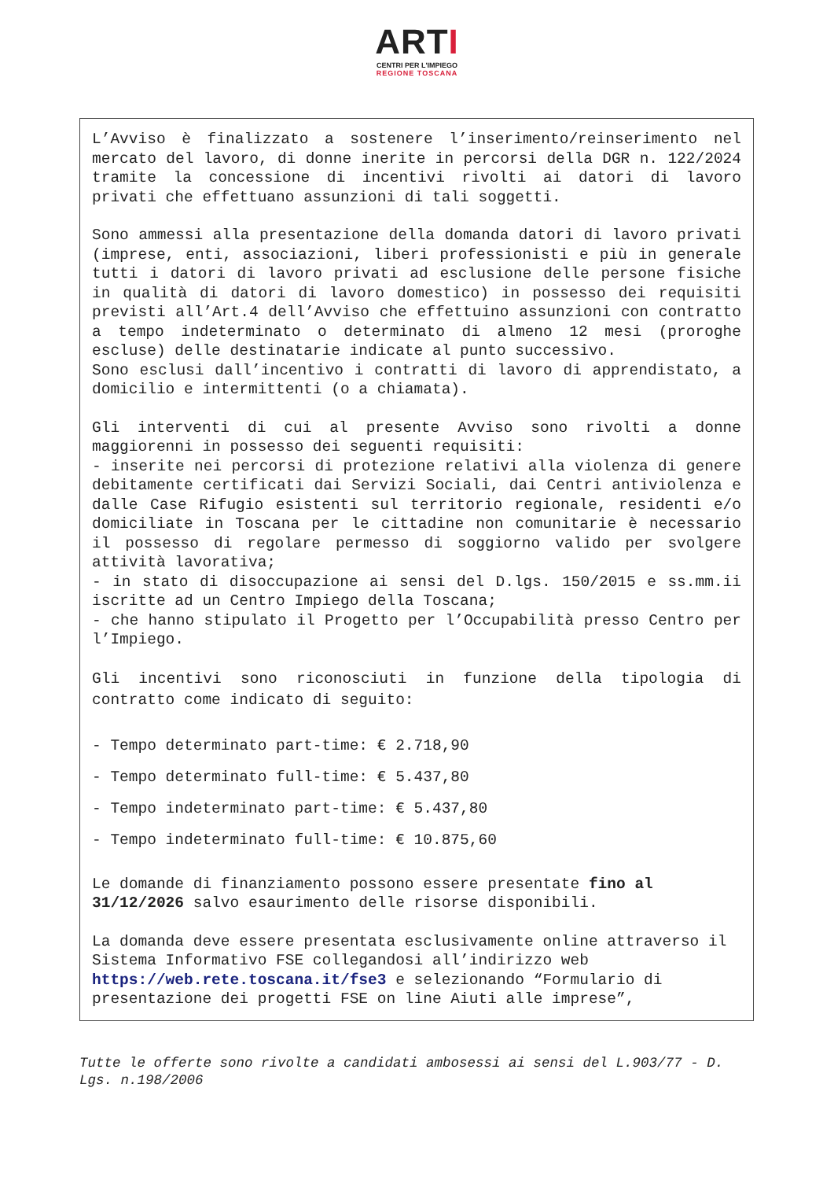ARTI
CENTRI PER L'IMPIEGO
REGIONE TOSCANA
L’Avviso è finalizzato a sostenere l’inserimento/reinserimento nel mercato del lavoro, di donne inerite in percorsi della DGR n. 122/2024 tramite la concessione di incentivi rivolti ai datori di lavoro privati che effettuano assunzioni di tali soggetti.
Sono ammessi alla presentazione della domanda datori di lavoro privati (imprese, enti, associazioni, liberi professionisti e più in generale tutti i datori di lavoro privati ad esclusione delle persone fisiche in qualità di datori di lavoro domestico) in possesso dei requisiti previsti all’Art.4 dell’Avviso che effettuino assunzioni con contratto a tempo indeterminato o determinato di almeno 12 mesi (proroghe escluse) delle destinatarie indicate al punto successivo.
Sono esclusi dall’incentivo i contratti di lavoro di apprendistato, a domicilio e intermittenti (o a chiamata).
Gli interventi di cui al presente Avviso sono rivolti a donne maggiorenni in possesso dei seguenti requisiti:
- inserite nei percorsi di protezione relativi alla violenza di genere debitamente certificati dai Servizi Sociali, dai Centri antiviolenza e dalle Case Rifugio esistenti sul territorio regionale, residenti e/o domiciliate in Toscana per le cittadine non comunitarie è necessario il possesso di regolare permesso di soggiorno valido per svolgere attività lavorativa;
- in stato di disoccupazione ai sensi del D.lgs. 150/2015 e ss.mm.ii iscritte ad un Centro Impiego della Toscana;
- che hanno stipulato il Progetto per l’Occupabilità presso Centro per l’Impiego.
Gli incentivi sono riconosciuti in funzione della tipologia di contratto come indicato di seguito:
- Tempo determinato part-time: € 2.718,90
- Tempo determinato full-time: € 5.437,80
- Tempo indeterminato part-time: € 5.437,80
- Tempo indeterminato full-time: € 10.875,60
Le domande di finanziamento possono essere presentate fino al 31/12/2026 salvo esaurimento delle risorse disponibili.
La domanda deve essere presentata esclusivamente online attraverso il Sistema Informativo FSE collegandosi all’indirizzo web https://web.rete.toscana.it/fse3 e selezionando “Formulario di presentazione dei progetti FSE on line Aiuti alle imprese”,
Tutte le offerte sono rivolte a candidati ambosessi ai sensi del L.903/77 - D. Lgs. n.198/2006